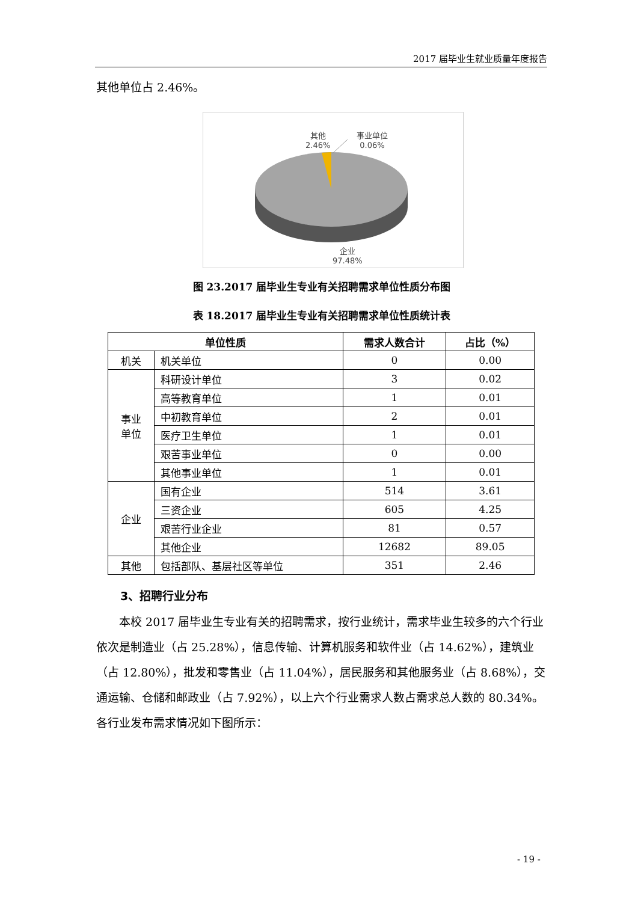2017 届毕业生就业质量年度报告
其他单位占 2.46%。
其他
2.46%
事业单位
0.06%
企业
97.48%
图 23.2017 届毕业生专业有关招聘需求单位性质分布图
表 18.2017 届毕业生专业有关招聘需求单位性质统计表
| 单位性质 | | 需求人数合计 | 占比（%） |
| --- | --- | --- | --- |
| 机关 | 机关单位 | 0 | 0.00 |
| 事业 单位 | 科研设计单位 | 3 | 0.02 |
| | 高等教育单位 | 1 | 0.01 |
| | 中初教育单位 | 2 | 0.01 |
| | 医疗卫生单位 | 1 | 0.01 |
| | 艰苦事业单位 | 0 | 0.00 |
| | 其他事业单位 | 1 | 0.01 |
| 企业 | 国有企业 | 514 | 3.61 |
| | 三资企业 | 605 | 4.25 |
| | 艰苦行业企业 | 81 | 0.57 |
| | 其他企业 | 12682 | 89.05 |
| 其他 | 包括部队、基层社区等单位 | 351 | 2.46 |
3、招聘行业分布
　　本校 2017 届毕业生专业有关的招聘需求，按行业统计，需求毕业生较多的六个行业依次是制造业（占 25.28%），信息传输、计算机服务和软件业（占 14.62%），建筑业（占 12.80%），批发和零售业（占 11.04%），居民服务和其他服务业（占 8.68%），交通运输、仓储和邮政业（占 7.92%），以上六个行业需求人数占需求总人数的 80.34%。各行业发布需求情况如下图所示：
- 19 -